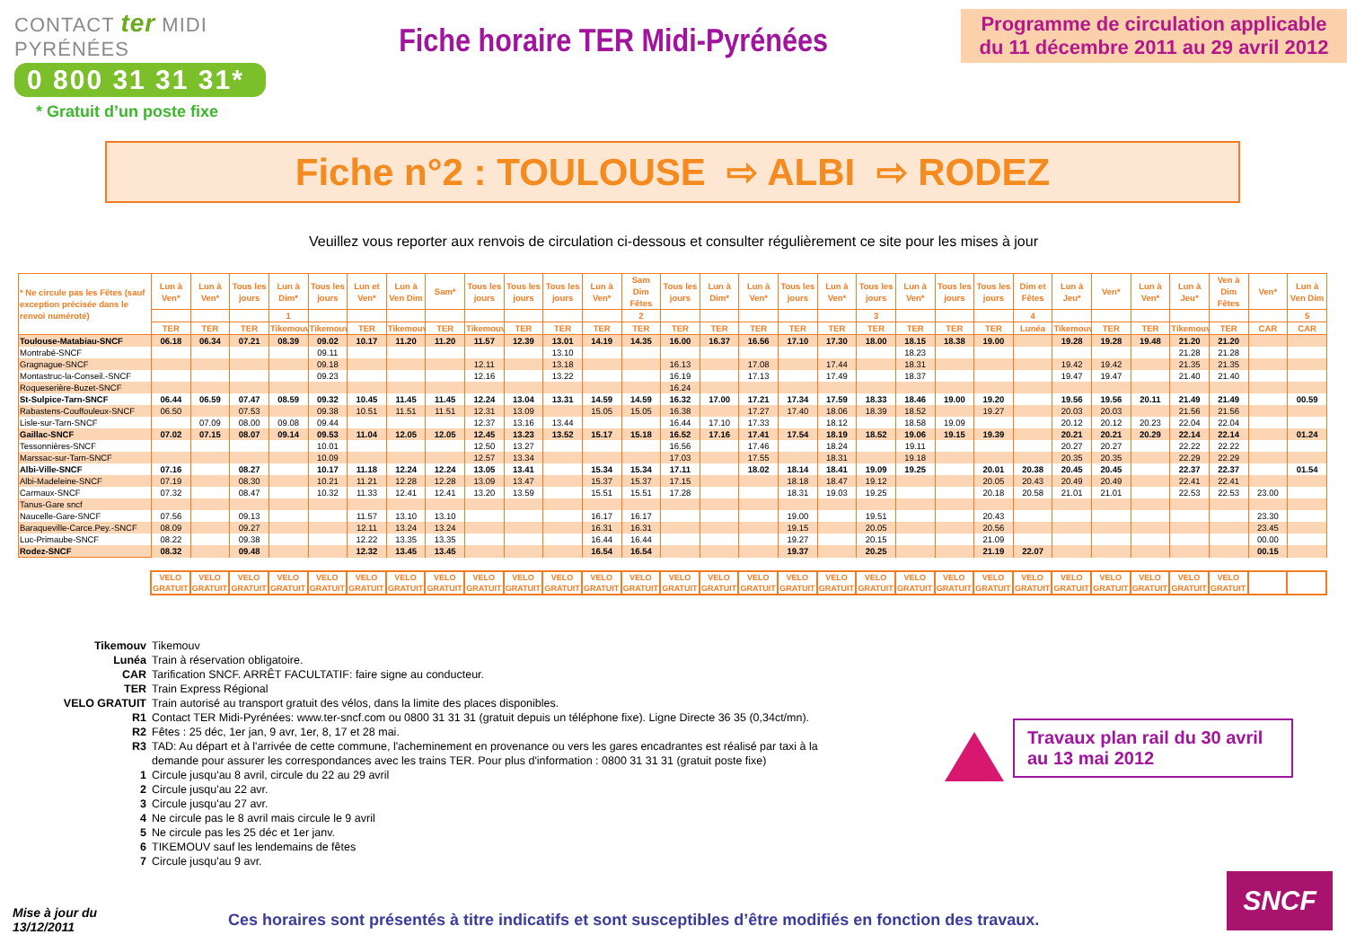CONTACT ter MIDI PYRÉNÉES
0 800 31 31 31*
* Gratuit d’un poste fixe
Fiche horaire TER Midi-Pyrénées
Programme de circulation applicable du 11 décembre 2011 au 29 avril 2012
Fiche n°2 : TOULOUSE ⇨ ALBI ⇨ RODEZ
Veuillez vous reporter aux renvois de circulation ci-dessous et consulter régulièrement ce site pour les mises à jour
| * Ne circule pas les Fêtes (sauf exception précisée dans le renvoi numéroté) | Lun à Ven* | Lun à Ven* | Tous les jours | Lun à Dim* | Tous les jours | Lun et Ven* | Lun à Ven Dim | Sam* | Tous les jours | Tous les jours | Tous les jours | Lun à Ven* | Sam Dim Fêtes | Tous les jours | Lun à Dim* | Lun à Ven* | Tous les jours | Lun à Ven* | Tous les jours | Lun à Ven* | Tous les jours | Tous les jours | Dim et Fêtes | Lun à Jeu* | Ven* | Lun à Ven* | Lun à Jeu* | Ven à Dim Fêtes | Ven* | Lun à Ven Dim |
| --- | --- | --- | --- | --- | --- | --- | --- | --- | --- | --- | --- | --- | --- | --- | --- | --- | --- | --- | --- | --- | --- | --- | --- | --- | --- | --- | --- | --- | --- | --- |
| | | | | 1 | | | | | | | | | 2 | | | | | | 3 | | | | 4 | | | | | | | 5 |
| | TER | TER | TER | Tikemouv | Tikemouv | TER | Tikemouv | TER | Tikemouv | TER | TER | TER | TER | TER | TER | TER | TER | TER | TER | TER | TER | TER | Lunéa | Tikemouv | TER | TER | Tikemouv | TER | CAR | CAR |
| Toulouse-Matabiau-SNCF | 06.18 | 06.34 | 07.21 | 08.39 | 09.02 | 10.17 | 11.20 | 11.20 | 11.57 | 12.39 | 13.01 | 14.19 | 14.35 | 16.00 | 16.37 | 16.56 | 17.10 | 17.30 | 18.00 | 18.15 | 18.38 | 19.00 | | 19.28 | 19.28 | 19.48 | 21.20 | 21.20 | | |
| Montrabé-SNCF | | | | | 09.11 | | | | | | 13.10 | | | | | | | | | 18.23 | | | | | | | 21.28 | 21.28 | | |
| Gragnague-SNCF | | | | | 09.18 | | | | 12.11 | | 13.18 | | | 16.13 | | 17.08 | | 17.44 | | 18.31 | | | | 19.42 | 19.42 | | 21.35 | 21.35 | | |
| Montastruc-la-Conseil.-SNCF | | | | | 09.23 | | | | 12.16 | | 13.22 | | | 16.19 | | 17.13 | | 17.49 | | 18.37 | | | | 19.47 | 19.47 | | 21.40 | 21.40 | | |
| Roqueserière-Buzet-SNCF | | | | | | | | | | | | | | 16.24 | | | | | | | | | | | | | | | | |
| St-Sulpice-Tarn-SNCF | 06.44 | 06.59 | 07.47 | 08.59 | 09.32 | 10.45 | 11.45 | 11.45 | 12.24 | 13.04 | 13.31 | 14.59 | 14.59 | 16.32 | 17.00 | 17.21 | 17.34 | 17.59 | 18.33 | 18.46 | 19.00 | 19.20 | | 19.56 | 19.56 | 20.11 | 21.49 | 21.49 | | 00.59 |
| Rabastens-Couffouleux-SNCF | 06.50 | | 07.53 | | 09.38 | 10.51 | 11.51 | 11.51 | 12.31 | 13.09 | | 15.05 | 15.05 | 16.38 | | 17.27 | 17.40 | 18.06 | 18.39 | 18.52 | | 19.27 | | 20.03 | 20.03 | | 21.56 | 21.56 | | |
| Lisle-sur-Tarn-SNCF | | 07.09 | 08.00 | 09.08 | 09.44 | | | | 12.37 | 13.16 | 13.44 | | | 16.44 | 17.10 | 17.33 | | 18.12 | | 18.58 | 19.09 | | | 20.12 | 20.12 | 20.23 | 22.04 | 22.04 | | |
| Gaillac-SNCF | 07.02 | 07.15 | 08.07 | 09.14 | 09.53 | 11.04 | 12.05 | 12.05 | 12.45 | 13.23 | 13.52 | 15.17 | 15.18 | 16.52 | 17.16 | 17.41 | 17.54 | 18.19 | 18.52 | 19.06 | 19.15 | 19.39 | | 20.21 | 20.21 | 20.29 | 22.14 | 22.14 | | 01.24 |
| Tessonnières-SNCF | | | | | 10.01 | | | | 12.50 | 13.27 | | | | 16.56 | | 17.46 | | 18.24 | | 19.11 | | | | 20.27 | 20.27 | | 22.22 | 22.22 | | |
| Marssac-sur-Tarn-SNCF | | | | | 10.09 | | | | 12.57 | 13.34 | | | | 17.03 | | 17.55 | | 18.31 | | 19.18 | | | | 20.35 | 20.35 | | 22.29 | 22.29 | | |
| Albi-Ville-SNCF | 07.16 | | 08.27 | | 10.17 | 11.18 | 12.24 | 12.24 | 13.05 | 13.41 | | 15.34 | 15.34 | 17.11 | | 18.02 | 18.14 | 18.41 | 19.09 | 19.25 | | 20.01 | 20.38 | 20.45 | 20.45 | | 22.37 | 22.37 | | 01.54 |
| Albi-Madeleine-SNCF | 07.19 | | 08.30 | | 10.21 | 11.21 | 12.28 | 12.28 | 13.09 | 13.47 | | 15.37 | 15.37 | 17.15 | | | 18.18 | 18.47 | 19.12 | | | 20.05 | 20.43 | 20.49 | 20.49 | | 22.41 | 22.41 | | |
| Carmaux-SNCF | 07.32 | | 08.47 | | 10.32 | 11.33 | 12.41 | 12.41 | 13.20 | 13.59 | | 15.51 | 15.51 | 17.28 | | | 18.31 | 19.03 | 19.25 | | | 20.18 | 20.58 | 21.01 | 21.01 | | 22.53 | 22.53 | 23.00 | |
| Tanus-Gare sncf | | | | | | | | | | | | | | | | | | | | | | | | | | | | | | |
| Naucelle-Gare-SNCF | 07.56 | | 09.13 | | | 11.57 | 13.10 | 13.10 | | | | 16.17 | 16.17 | | | | 19.00 | | 19.51 | | | 20.43 | | | | | | | 23.30 | |
| Baraqueville-Carce.Pey.-SNCF | 08.09 | | 09.27 | | | 12.11 | 13.24 | 13.24 | | | | 16.31 | 16.31 | | | | 19.15 | | 20.05 | | | 20.56 | | | | | | | 23.45 | |
| Luc-Primaube-SNCF | 08.22 | | 09.38 | | | 12.22 | 13.35 | 13.35 | | | | 16.44 | 16.44 | | | | 19.27 | | 20.15 | | | 21.09 | | | | | | | 00.00 | |
| Rodez-SNCF | 08.32 | | 09.48 | | | 12.32 | 13.45 | 13.45 | | | | 16.54 | 16.54 | | | | 19.37 | | 20.25 | | | 21.19 | 22.07 | | | | | | 00.15 | |
| VELO GRATUIT | VELO GRATUIT | VELO GRATUIT | VELO GRATUIT | VELO GRATUIT | VELO GRATUIT | VELO GRATUIT | VELO GRATUIT | VELO GRATUIT | VELO GRATUIT | VELO GRATUIT | VELO GRATUIT | VELO GRATUIT | VELO GRATUIT | VELO GRATUIT | VELO GRATUIT | VELO GRATUIT | VELO GRATUIT | VELO GRATUIT | VELO GRATUIT | VELO GRATUIT | VELO GRATUIT | VELO GRATUIT | VELO GRATUIT | VELO GRATUIT | VELO GRATUIT | VELO GRATUIT | VELO GRATUIT | | |
| Tikemouv | Tikemouv |
| Lunéa | Train à réservation obligatoire. |
| CAR | Tarification SNCF. ARRÊT FACULTATIF: faire signe au conducteur. |
| TER | Train Express Régional |
| VELO GRATUIT | Train autorisé au transport gratuit des vélos, dans la limite des places disponibles. |
| R1 | Contact TER Midi-Pyrénées: www.ter-sncf.com ou 0800 31 31 31 (gratuit depuis un téléphone fixe). Ligne Directe 36 35 (0,34ct/mn). |
| R2 | Fêtes : 25 déc, 1er jan, 9 avr, 1er, 8, 17 et 28 mai. |
| R3 | TAD: Au départ et à l'arrivée de cette commune, l'acheminement en provenance ou vers les gares encadrantes est réalisé par taxi à la demande pour assurer les correspondances avec les trains TER. Pour plus d'information : 0800 31 31 31 (gratuit poste fixe) |
| 1 | Circule jusqu'au 8 avril, circule du 22 au 29 avril |
| 2 | Circule jusqu'au 22 avr. |
| 3 | Circule jusqu'au 27 avr. |
| 4 | Ne circule pas le 8 avril mais circule le 9 avril |
| 5 | Ne circule pas les 25 déc et 1er janv. |
| 6 | TIKEMOUV sauf les lendemains de fêtes |
| 7 | Circule jusqu'au 9 avr. |
Travaux plan rail du 30 avril au 13 mai 2012
SNCF
Mise à jour du
13/12/2011
Ces horaires sont présentés à titre indicatifs et sont susceptibles d’être modifiés en fonction des travaux.